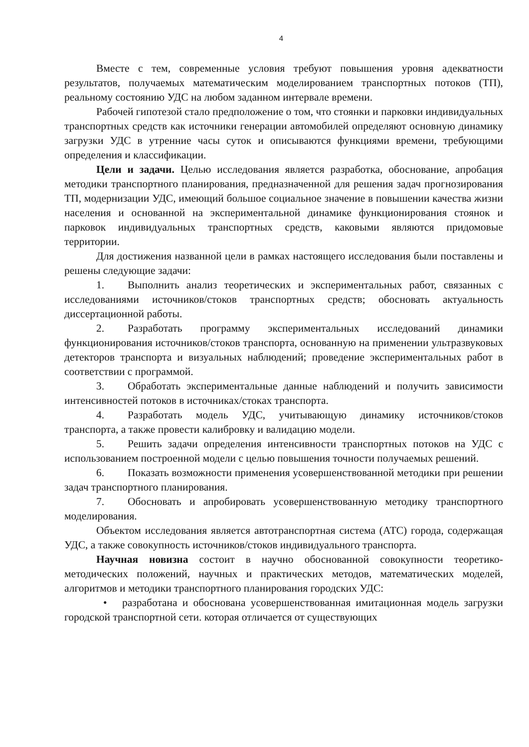4
Вместе с тем, современные условия требуют повышения уровня адекватности результатов, получаемых математическим моделированием транспортных потоков (ТП), реальному состоянию УДС на любом заданном интервале времени.
Рабочей гипотезой стало предположение о том, что стоянки и парковки индивидуальных транспортных средств как источники генерации автомобилей определяют основную динамику загрузки УДС в утренние часы суток и описываются функциями времени, требующими определения и классификации.
Цели и задачи. Целью исследования является разработка, обоснование, апробация методики транспортного планирования, предназначенной для решения задач прогнозирования ТП, модернизации УДС, имеющий большое социальное значение в повышении качества жизни населения и основанной на экспериментальной динамике функционирования стоянок и парковок индивидуальных транспортных средств, каковыми являются придомовые территории.
Для достижения названной цели в рамках настоящего исследования были поставлены и решены следующие задачи:
1. Выполнить анализ теоретических и экспериментальных работ, связанных с исследованиями источников/стоков транспортных средств; обосновать актуальность диссертационной работы.
2. Разработать программу экспериментальных исследований динамики функционирования источников/стоков транспорта, основанную на применении ультразвуковых детекторов транспорта и визуальных наблюдений; проведение экспериментальных работ в соответствии с программой.
3. Обработать экспериментальные данные наблюдений и получить зависимости интенсивностей потоков в источниках/стоках транспорта.
4. Разработать модель УДС, учитывающую динамику источников/стоков транспорта, а также провести калибровку и валидацию модели.
5. Решить задачи определения интенсивности транспортных потоков на УДС с использованием построенной модели с целью повышения точности получаемых решений.
6. Показать возможности применения усовершенствованной методики при решении задач транспортного планирования.
7. Обосновать и апробировать усовершенствованную методику транспортного моделирования.
Объектом исследования является автотранспортная система (АТС) города, содержащая УДС, а также совокупность источников/стоков индивидуального транспорта.
Научная новизна состоит в научно обоснованной совокупности теоретико-методических положений, научных и практических методов, математических моделей, алгоритмов и методики транспортного планирования городских УДС:
• разработана и обоснована усовершенствованная имитационная модель загрузки городской транспортной сети. которая отличается от существующих